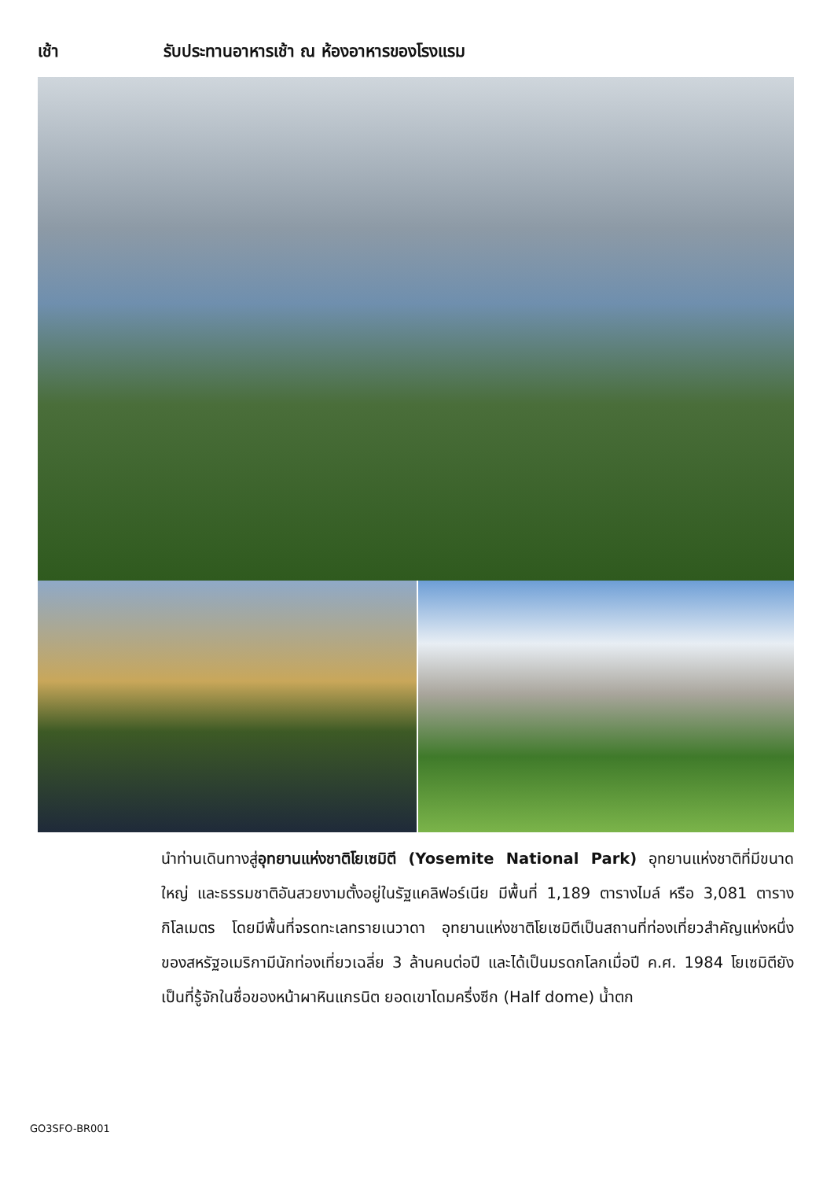เช้า รับประทานอาหารเช้า ณ ห้องอาหารของโรงแรม
นำท่านเดินทางสู่อุทยานแห่งชาติโยเซมิตี (Yosemite National Park) อุทยานแห่งชาติที่มีขนาดใหญ่ และธรรมชาติอันสวยงามตั้งอยู่ในรัฐแคลิฟอร์เนีย มีพื้นที่ 1,189 ตารางไมล์ หรือ 3,081 ตารางกิโลเมตร โดยมีพื้นที่จรดทะเลทรายเนวาดา อุทยานแห่งชาติโยเซมิตีเป็นสถานที่ท่องเที่ยวสำคัญแห่งหนึ่งของสหรัฐอเมริกามีนักท่องเที่ยวเฉลี่ย 3 ล้านคนต่อปี และได้เป็นมรดกโลกเมื่อปี ค.ศ. 1984 โยเซมิตียังเป็นที่รู้จักในชื่อของหน้าผาหินแกรนิต ยอดเขาโดมครึ่งซีก (Half dome) น้ำตก
GO3SFO-BR001